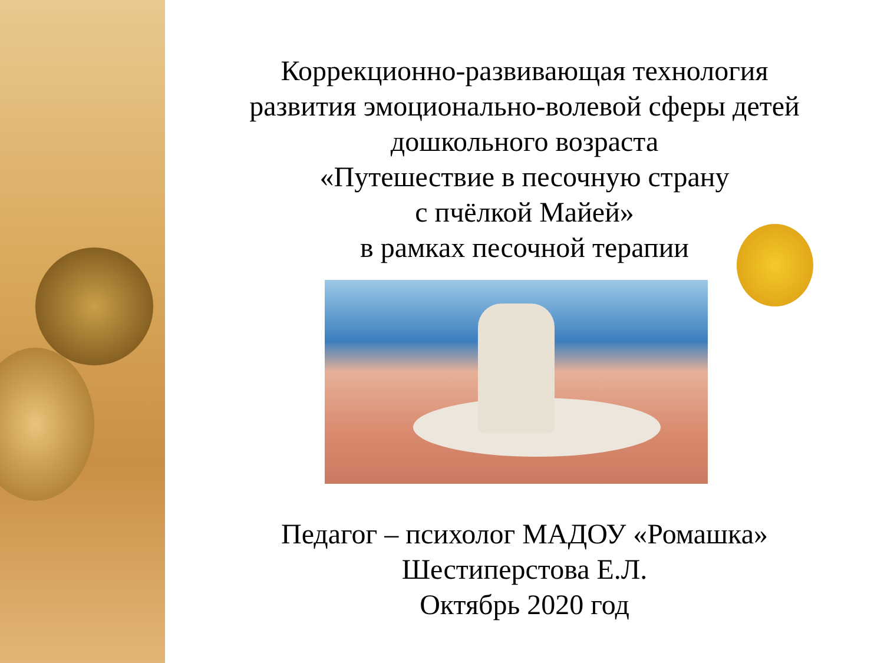Коррекционно-развивающая технология
развития эмоционально-волевой сферы детей
дошкольного возраста
«Путешествие в песочную страну
с пчёлкой Майей»
в рамках песочной терапии
Педагог – психолог МАДОУ «Ромашка»
Шестиперстова Е.Л.
Октябрь 2020 год